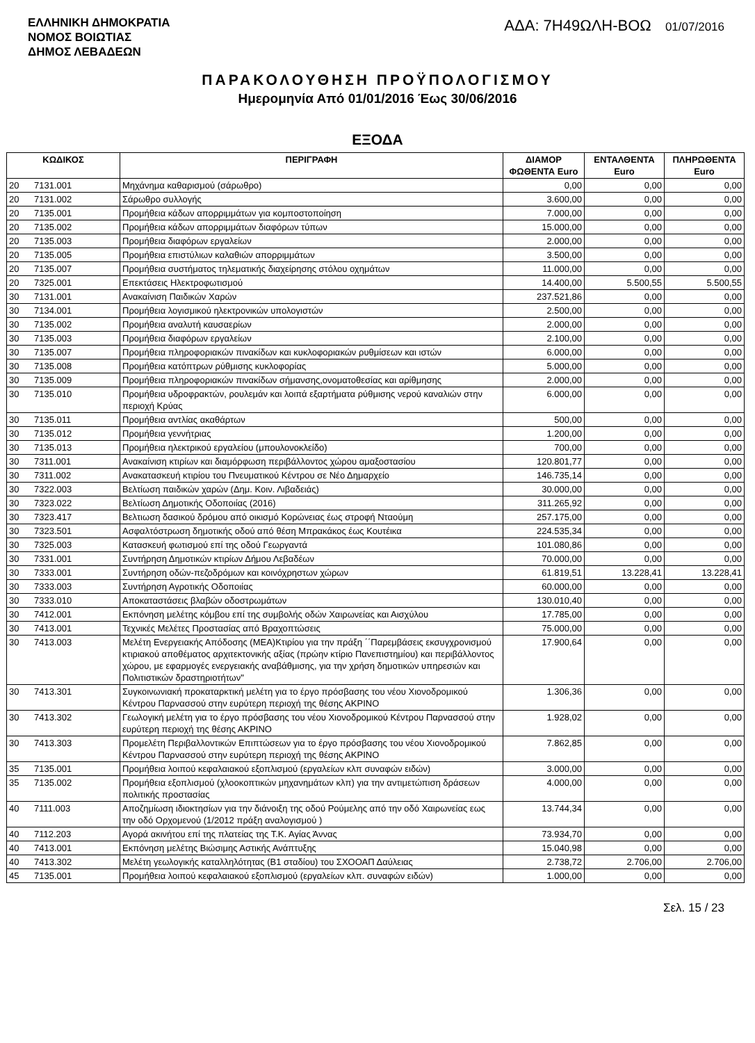ΕΛΛΗΝΙΚΗ ΔΗΜΟΚΡΑΤΙΑ
ΝΟΜΟΣ ΒΟΙΩΤΙΑΣ
ΔΗΜΟΣ ΛΕΒΑΔΕΩΝ
ΑΔΑ: 7Η49ΩΛΗ-ΒΟΩ 01/07/2016
ΠΑΡΑΚΟΛΟΥΘΗΣΗ ΠΡΟΫΠΟΛΟΓΙΣΜΟΥ
Ημερομηνία Από 01/01/2016 Έως 30/06/2016
ΕΞΟΔΑ
| ΚΩΔΙΚΟΣ | | ΠΕΡΙΓΡΑΦΗ | ΔΙΑΜΟΡ ΦΩΘΕΝΤΑ Euro | ΕΝΤΑΛΘΕΝΤΑ Euro | ΠΛΗΡΩΘΕΝΤΑ Euro |
| --- | --- | --- | --- | --- | --- |
| 20 | 7131.001 | Μηχάνημα καθαρισμού (σάρωθρο) | 0,00 | 0,00 | 0,00 |
| 20 | 7131.002 | Σάρωθρο συλλογής | 3.600,00 | 0,00 | 0,00 |
| 20 | 7135.001 | Προμήθεια κάδων απορριμμάτων για κομποστοποίηση | 7.000,00 | 0,00 | 0,00 |
| 20 | 7135.002 | Προμήθεια κάδων απορριμμάτων διαφόρων τύπων | 15.000,00 | 0,00 | 0,00 |
| 20 | 7135.003 | Προμήθεια διαφόρων εργαλείων | 2.000,00 | 0,00 | 0,00 |
| 20 | 7135.005 | Προμήθεια επιστύλιων καλαθιών απορριμμάτων | 3.500,00 | 0,00 | 0,00 |
| 20 | 7135.007 | Προμήθεια συστήματος τηλεματικής διαχείρησης στόλου οχημάτων | 11.000,00 | 0,00 | 0,00 |
| 20 | 7325.001 | Επεκτάσεις Ηλεκτροφωτισμού | 14.400,00 | 5.500,55 | 5.500,55 |
| 30 | 7131.001 | Ανακαίνιση Παιδικών Χαρών | 237.521,86 | 0,00 | 0,00 |
| 30 | 7134.001 | Προμήθεια λογισμικού ηλεκτρονικών υπολογιστών | 2.500,00 | 0,00 | 0,00 |
| 30 | 7135.002 | Προμήθεια αναλυτή καυσαερίων | 2.000,00 | 0,00 | 0,00 |
| 30 | 7135.003 | Προμήθεια διαφόρων εργαλείων | 2.100,00 | 0,00 | 0,00 |
| 30 | 7135.007 | Προμήθεια πληροφοριακών πινακίδων και κυκλοφοριακών ρυθμίσεων και ιστών | 6.000,00 | 0,00 | 0,00 |
| 30 | 7135.008 | Προμήθεια κατόπτρων ρύθμισης κυκλοφορίας | 5.000,00 | 0,00 | 0,00 |
| 30 | 7135.009 | Προμήθεια πληροφοριακών πινακίδων σήμανσης,ονοματοθεσίας και αρίθμησης | 2.000,00 | 0,00 | 0,00 |
| 30 | 7135.010 | Προμήθεια υδροφρακτών, ρουλεμάν και λοιπά εξαρτήματα ρύθμισης νερού καναλιών στην περιοχή Κρύας | 6.000,00 | 0,00 | 0,00 |
| 30 | 7135.011 | Προμήθεια αντλίας ακαθάρτων | 500,00 | 0,00 | 0,00 |
| 30 | 7135.012 | Προμήθεια γεννήτριας | 1.200,00 | 0,00 | 0,00 |
| 30 | 7135.013 | Προμήθεια ηλεκτρικού εργαλείου (μπουλονοκλείδο) | 700,00 | 0,00 | 0,00 |
| 30 | 7311.001 | Ανακαίνιση κτιρίων και διαμόρφωση περιβάλλοντος χώρου αμαξοστασίου | 120.801,77 | 0,00 | 0,00 |
| 30 | 7311.002 | Ανακατασκευή κτιρίου του Πνευματικού Κέντρου σε Νέο Δημαρχείο | 146.735,14 | 0,00 | 0,00 |
| 30 | 7322.003 | Βελτίωση παιδικών χαρών (Δημ. Κοιν. Λιβαδειάς) | 30.000,00 | 0,00 | 0,00 |
| 30 | 7323.022 | Βελτίωση Δημοτικής Οδοποιίας (2016) | 311.265,92 | 0,00 | 0,00 |
| 30 | 7323.417 | Βελτιωση δασικού δρόμου από οικισμό Κορώνειας έως στροφή Νταούμη | 257.175,00 | 0,00 | 0,00 |
| 30 | 7323.501 | Ασφαλτόστρωση δημοτικής οδού από θέση Μπρακάκος έως Κουτέικα | 224.535,34 | 0,00 | 0,00 |
| 30 | 7325.003 | Κατασκευή φωτισμού επί της οδού Γεωργαντά | 101.080,86 | 0,00 | 0,00 |
| 30 | 7331.001 | Συντήρηση Δημοτικών κτιρίων Δήμου Λεβαδέων | 70.000,00 | 0,00 | 0,00 |
| 30 | 7333.001 | Συντήρηση οδών-πεζοδρόμων και κοινόχρηστων χώρων | 61.819,51 | 13.228,41 | 13.228,41 |
| 30 | 7333.003 | Συντήρηση Αγροτικής Οδοποιίας | 60.000,00 | 0,00 | 0,00 |
| 30 | 7333.010 | Αποκαταστάσεις βλαβών οδοστρωμάτων | 130.010,40 | 0,00 | 0,00 |
| 30 | 7412.001 | Εκπόνηση μελέτης κόμβου επί της συμβολής οδών Χαιρωνείας και Αισχύλου | 17.785,00 | 0,00 | 0,00 |
| 30 | 7413.001 | Τεχνικές Μελέτες Προστασίας από Βραχοπτώσεις | 75.000,00 | 0,00 | 0,00 |
| 30 | 7413.003 | Μελέτη Ενεργειακής Απόδοσης (ΜΕΑ)Κτιρίου για την πράξη ΄΄Παρεμβάσεις εκσυγχρονισμού κτιριακού αποθέματος αρχιτεκτονικής αξίας (πρώην κτίριο Πανεπιστημίου) και περιβάλλοντος χώρου, με εφαρμογές ενεργειακής αναβάθμισης, για την χρήση δημοτικών υπηρεσιών και Πολιτιστικών δραστηριοτήτων" | 17.900,64 | 0,00 | 0,00 |
| 30 | 7413.301 | Συγκοινωνιακή προκαταρκτική μελέτη για το έργο πρόσβασης του νέου Χιονοδρομικού Κέντρου Παρνασσού στην ευρύτερη περιοχή της θέσης ΑΚΡΙΝΟ | 1.306,36 | 0,00 | 0,00 |
| 30 | 7413.302 | Γεωλογική μελέτη για το έργο πρόσβασης του νέου Χιονοδρομικού Κέντρου Παρνασσού στην ευρύτερη περιοχή της θέσης ΑΚΡΙΝΟ | 1.928,02 | 0,00 | 0,00 |
| 30 | 7413.303 | Προμελέτη Περιβαλλοντικών Επιπτώσεων για το έργο πρόσβασης του νέου Χιονοδρομικού Κέντρου Παρνασσού στην ευρύτερη περιοχή της θέσης ΑΚΡΙΝΟ | 7.862,85 | 0,00 | 0,00 |
| 35 | 7135.001 | Προμήθεια λοιπού κεφαλαιακού εξοπλισμού (εργαλείων κλπ συναφών ειδών) | 3.000,00 | 0,00 | 0,00 |
| 35 | 7135.002 | Προμήθεια εξοπλισμού (χλοοκοπτικών μηχανημάτων κλπ) για την αντιμετώπιση δράσεων πολιτικής προστασίας | 4.000,00 | 0,00 | 0,00 |
| 40 | 7111.003 | Αποζημίωση ιδιοκτησίων για την διάνοιξη της οδού Ρούμελης από την οδό Χαιρωνείας εως την οδό Ορχομενού (1/2012 πράξη αναλογισμού ) | 13.744,34 | 0,00 | 0,00 |
| 40 | 7112.203 | Αγορά ακινήτου επί της πλατείας της Τ.Κ. Αγίας Άννας | 73.934,70 | 0,00 | 0,00 |
| 40 | 7413.001 | Εκπόνηση μελέτης Βιώσιμης Αστικής Ανάπτυξης | 15.040,98 | 0,00 | 0,00 |
| 40 | 7413.302 | Μελέτη γεωλογικής καταλληλότητας (Β1 σταδίου) του ΣΧΟΟΑΠ Δαύλειας | 2.738,72 | 2.706,00 | 2.706,00 |
| 45 | 7135.001 | Προμήθεια λοιπού κεφαλαιακού εξοπλισμού (εργαλείων κλπ. συναφών ειδών) | 1.000,00 | 0,00 | 0,00 |
Σελ. 15 / 23